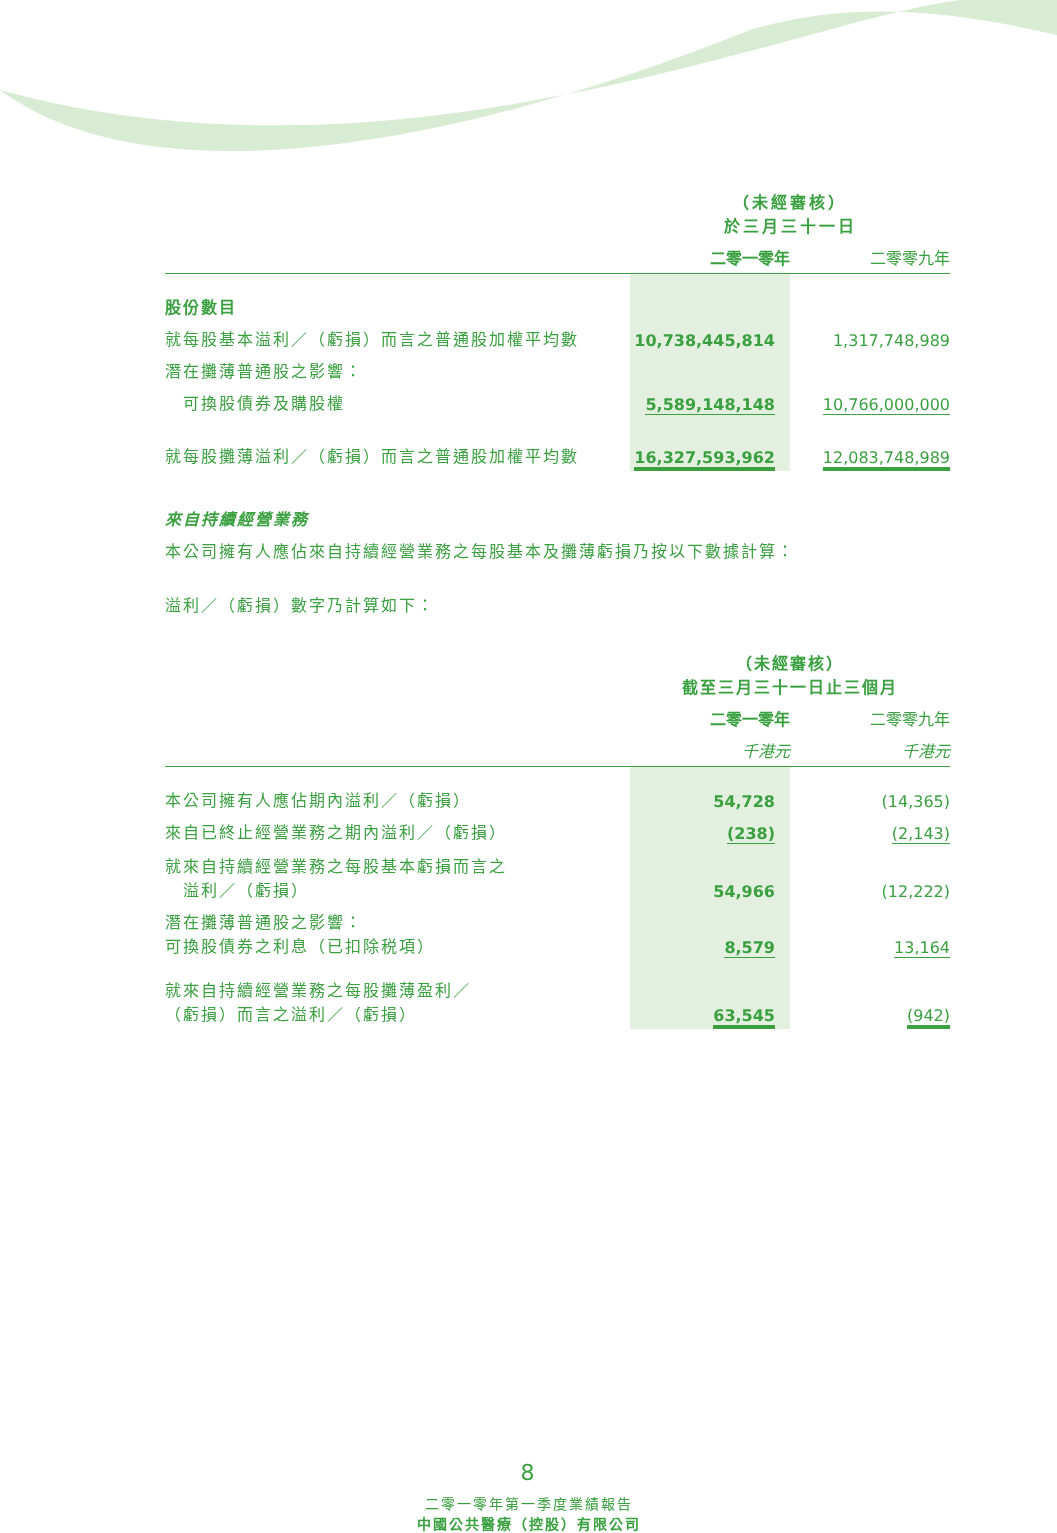| | （未經審核） 於三月三十一日 | |
| | 二零一零年 | 二零零九年 |
| 股份數目 | | |
| 就每股基本溢利／（虧損）而言之普通股加權平均數 | 10,738,445,814 | 1,317,748,989 |
| 潛在攤薄普通股之影響： | | |
| 可換股債券及購股權 | 5,589,148,148 | 10,766,000,000 |
| 就每股攤薄溢利／（虧損）而言之普通股加權平均數 | 16,327,593,962 | 12,083,748,989 |
來自持續經營業務
本公司擁有人應佔來自持續經營業務之每股基本及攤薄虧損乃按以下數據計算：
溢利／（虧損）數字乃計算如下：
| | （未經審核） 截至三月三十一日止三個月 | |
| | 二零一零年 | 二零零九年 |
| | 千港元 | 千港元 |
| 本公司擁有人應佔期內溢利／（虧損） | 54,728 | (14,365) |
| 來自已終止經營業務之期內溢利／（虧損） | (238) | (2,143) |
| 就來自持續經營業務之每股基本虧損而言之 溢利／（虧損） | 54,966 | (12,222) |
| 潛在攤薄普通股之影響： 可換股債券之利息（已扣除税項） | 8,579 | 13,164 |
| 就來自持續經營業務之每股攤薄盈利／ （虧損）而言之溢利／（虧損） | 63,545 | (942) |
8
二零一零年第一季度業績報告
中國公共醫療（控股）有限公司